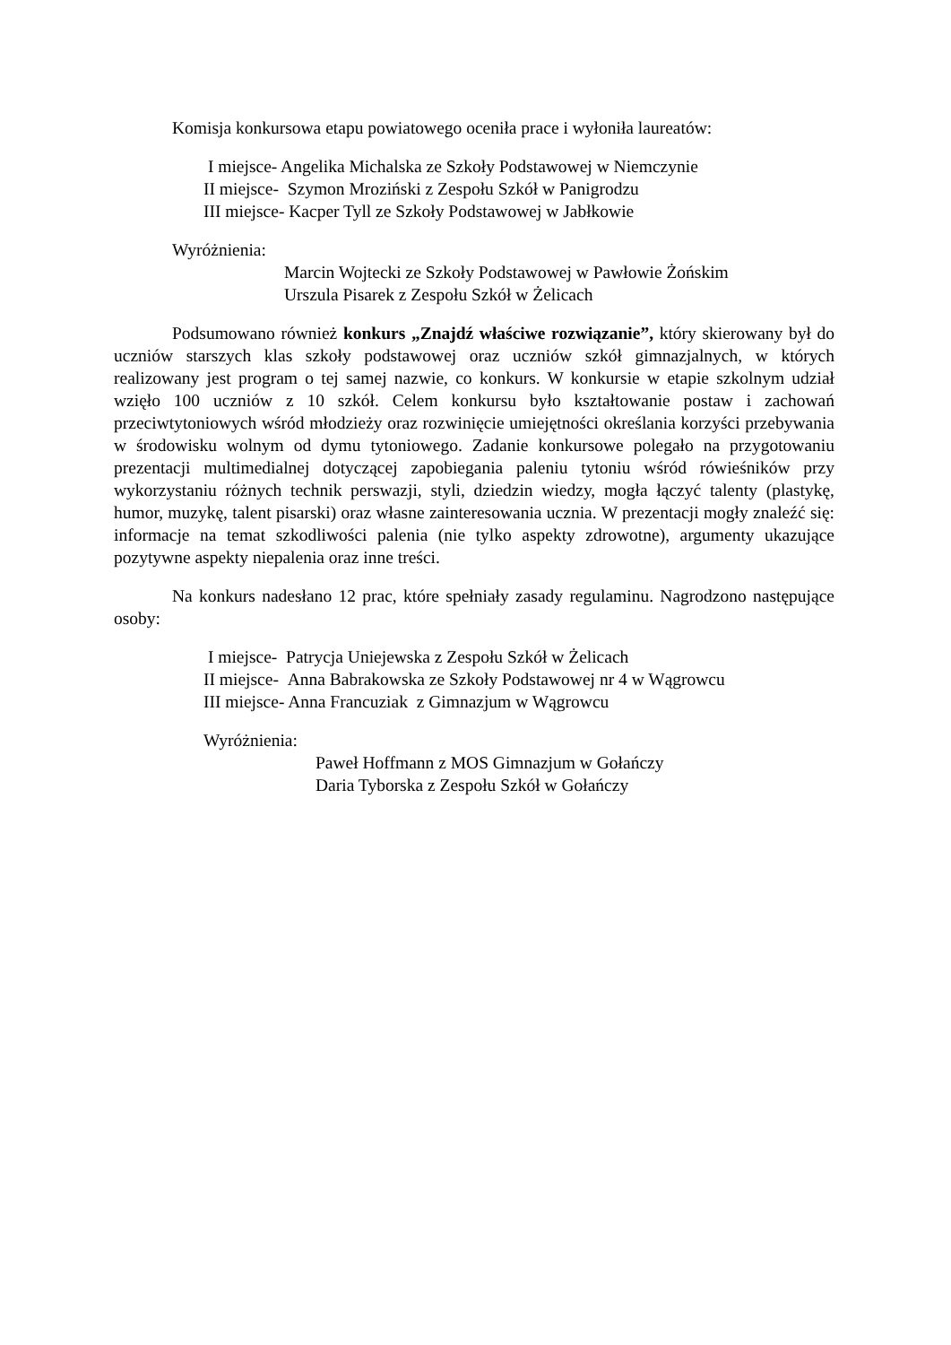Komisja konkursowa etapu powiatowego oceniła prace i wyłoniła laureatów:
I miejsce- Angelika Michalska ze Szkoły Podstawowej w Niemczynie
II miejsce- Szymon Mroziński z Zespołu Szkół w Panigrodzu
III miejsce- Kacper Tyll ze Szkoły Podstawowej w Jabłkowie
Wyróżnienia:
Marcin Wojtecki ze Szkoły Podstawowej w Pawłowie Żońskim
Urszula Pisarek z Zespołu Szkół w Żelicach
Podsumowano również konkurs „Znajdź właściwe rozwiązanie”, który skierowany był do uczniów starszych klas szkoły podstawowej oraz uczniów szkół gimnazjalnych, w których realizowany jest program o tej samej nazwie, co konkurs. W konkursie w etapie szkolnym udział wzięło 100 uczniów z 10 szkół. Celem konkursu było kształtowanie postaw i zachowań przeciwtytoniowych wśród młodzieży oraz rozwinięcie umiejętności określania korzyści przebywania w środowisku wolnym od dymu tytoniowego. Zadanie konkursowe polegało na przygotowaniu prezentacji multimedialnej dotyczącej zapobiegania paleniu tytoniu wśród rówieśników przy wykorzystaniu różnych technik perswazji, styli, dziedzin wiedzy, mogła łączyć talenty (plastykę, humor, muzykę, talent pisarski) oraz własne zainteresowania ucznia. W prezentacji mogły znaleźć się: informacje na temat szkodliwości palenia (nie tylko aspekty zdrowotne), argumenty ukazujące pozytywne aspekty niepalenia oraz inne treści.
Na konkurs nadesłano 12 prac, które spełniały zasady regulaminu. Nagrodzono następujące osoby:
I miejsce- Patrycja Uniejewska z Zespołu Szkół w Żelicach
II miejsce- Anna Babrakowska ze Szkoły Podstawowej nr 4 w Wągrowcu
III miejsce- Anna Francuziak z Gimnazjum w Wągrowcu
Wyróżnienia:
Paweł Hoffmann z MOS Gimnazjum w Gołańczy
Daria Tyborska z Zespołu Szkół w Gołańczy